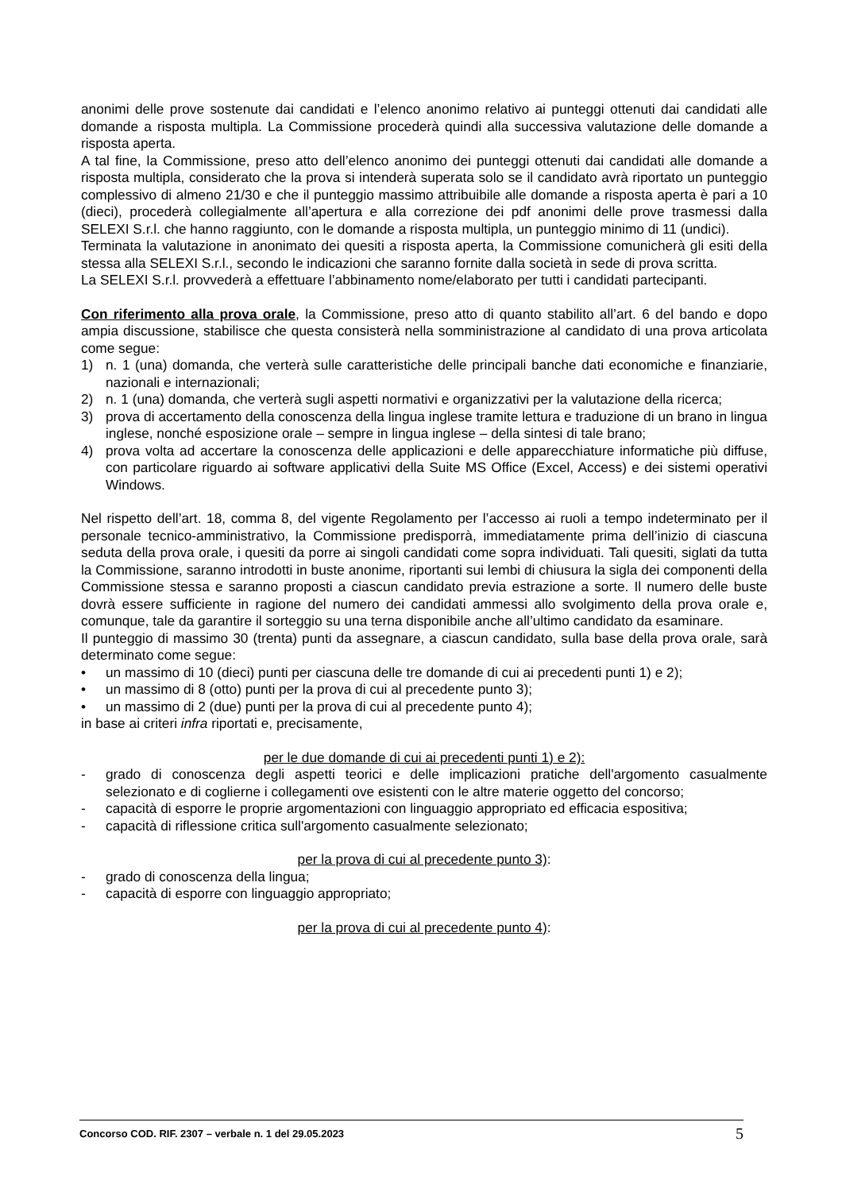anonimi delle prove sostenute dai candidati e l’elenco anonimo relativo ai punteggi ottenuti dai candidati alle domande a risposta multipla. La Commissione procederà quindi alla successiva valutazione delle domande a risposta aperta.
A tal fine, la Commissione, preso atto dell’elenco anonimo dei punteggi ottenuti dai candidati alle domande a risposta multipla, considerato che la prova si intenderà superata solo se il candidato avrà riportato un punteggio complessivo di almeno 21/30 e che il punteggio massimo attribuibile alle domande a risposta aperta è pari a 10 (dieci), procederà collegialmente all’apertura e alla correzione dei pdf anonimi delle prove trasmessi dalla SELEXI S.r.l. che hanno raggiunto, con le domande a risposta multipla, un punteggio minimo di 11 (undici).
Terminata la valutazione in anonimato dei quesiti a risposta aperta, la Commissione comunicherà gli esiti della stessa alla SELEXI S.r.l., secondo le indicazioni che saranno fornite dalla società in sede di prova scritta.
La SELEXI S.r.l. provvederà a effettuare l’abbinamento nome/elaborato per tutti i candidati partecipanti.
Con riferimento alla prova orale, la Commissione, preso atto di quanto stabilito all’art. 6 del bando e dopo ampia discussione, stabilisce che questa consisterà nella somministrazione al candidato di una prova articolata come segue:
1) n. 1 (una) domanda, che verterà sulle caratteristiche delle principali banche dati economiche e finanziarie, nazionali e internazionali;
2) n. 1 (una) domanda, che verterà sugli aspetti normativi e organizzativi per la valutazione della ricerca;
3) prova di accertamento della conoscenza della lingua inglese tramite lettura e traduzione di un brano in lingua inglese, nonché esposizione orale – sempre in lingua inglese – della sintesi di tale brano;
4) prova volta ad accertare la conoscenza delle applicazioni e delle apparecchiature informatiche più diffuse, con particolare riguardo ai software applicativi della Suite MS Office (Excel, Access) e dei sistemi operativi Windows.
Nel rispetto dell’art. 18, comma 8, del vigente Regolamento per l’accesso ai ruoli a tempo indeterminato per il personale tecnico-amministrativo, la Commissione predisporrà, immediatamente prima dell’inizio di ciascuna seduta della prova orale, i quesiti da porre ai singoli candidati come sopra individuati. Tali quesiti, siglati da tutta la Commissione, saranno introdotti in buste anonime, riportanti sui lembi di chiusura la sigla dei componenti della Commissione stessa e saranno proposti a ciascun candidato previa estrazione a sorte. Il numero delle buste dovrà essere sufficiente in ragione del numero dei candidati ammessi allo svolgimento della prova orale e, comunque, tale da garantire il sorteggio su una terna disponibile anche all’ultimo candidato da esaminare.
Il punteggio di massimo 30 (trenta) punti da assegnare, a ciascun candidato, sulla base della prova orale, sarà determinato come segue:
• un massimo di 10 (dieci) punti per ciascuna delle tre domande di cui ai precedenti punti 1) e 2);
• un massimo di 8 (otto) punti per la prova di cui al precedente punto 3);
• un massimo di 2 (due) punti per la prova di cui al precedente punto 4);
in base ai criteri infra riportati e, precisamente,
per le due domande di cui ai precedenti punti 1) e 2):
- grado di conoscenza degli aspetti teorici e delle implicazioni pratiche dell'argomento casualmente selezionato e di coglierne i collegamenti ove esistenti con le altre materie oggetto del concorso;
- capacità di esporre le proprie argomentazioni con linguaggio appropriato ed efficacia espositiva;
- capacità di riflessione critica sull'argomento casualmente selezionato;
per la prova di cui al precedente punto 3):
- grado di conoscenza della lingua;
- capacità di esporre con linguaggio appropriato;
per la prova di cui al precedente punto 4):
Concorso COD. RIF. 2307 – verbale n. 1 del 29.05.2023 5